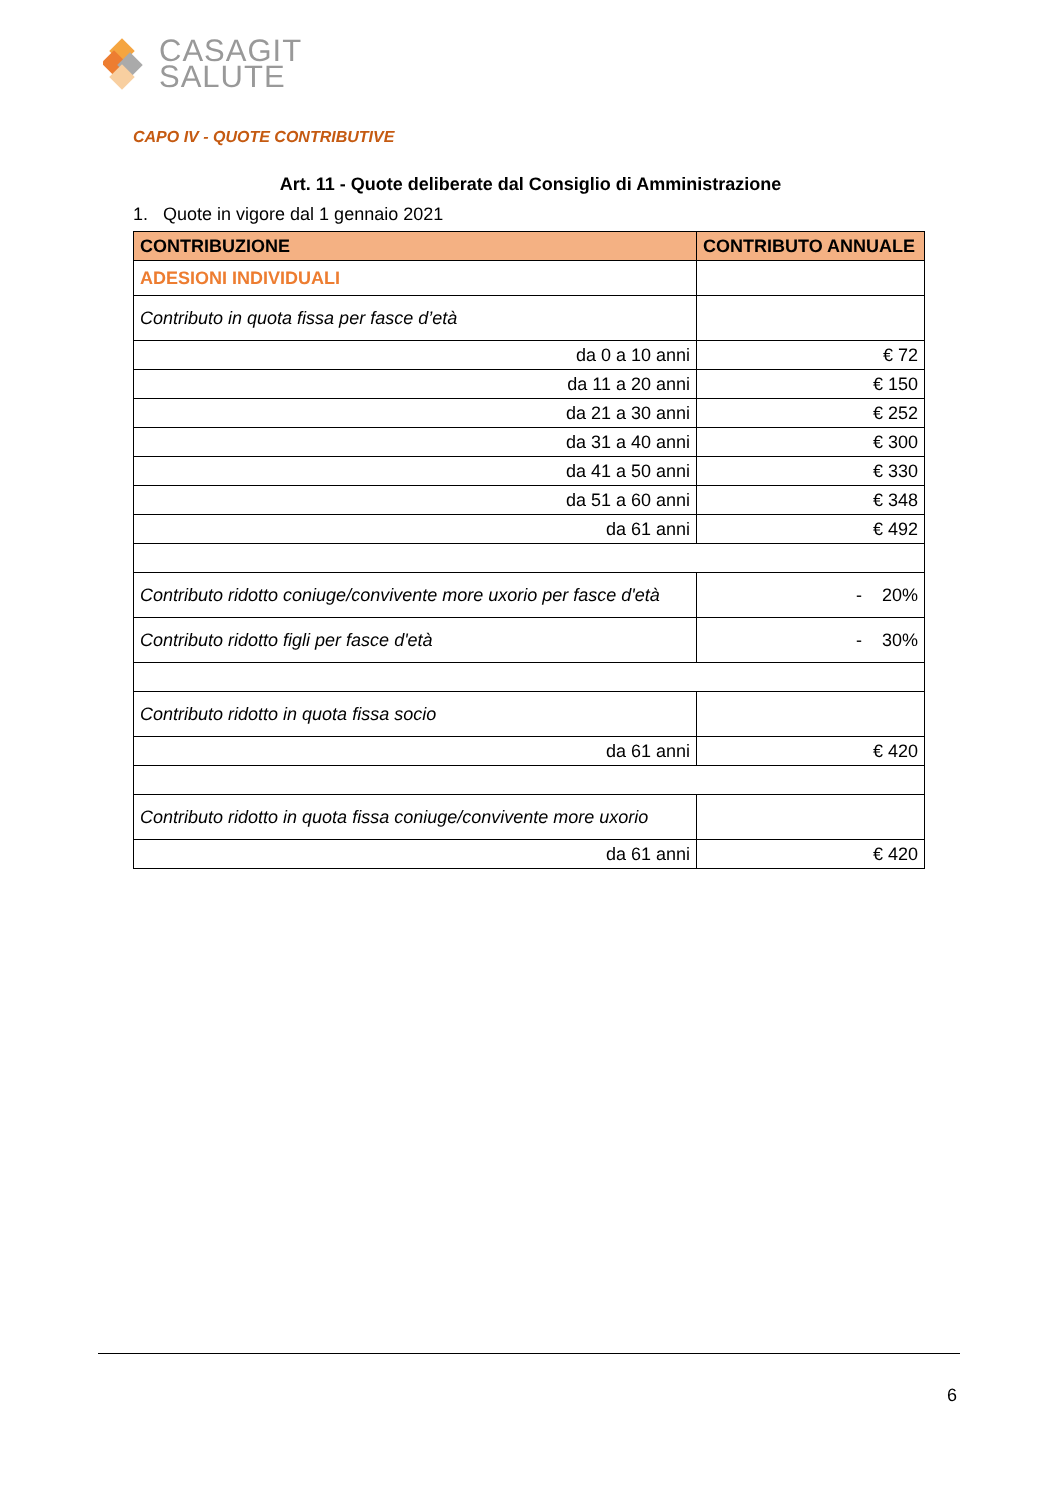CASAGIT
SALUTE
CAPO IV - QUOTE CONTRIBUTIVE
Art. 11 - Quote deliberate dal Consiglio di Amministrazione
1. Quote in vigore dal 1 gennaio 2021
| CONTRIBUZIONE | CONTRIBUTO ANNUALE |
| --- | --- |
| ADESIONI INDIVIDUALI | |
| Contributo in quota fissa per fasce d’età | |
| da 0 a 10 anni | € 72 |
| da 11 a 20 anni | € 150 |
| da 21 a 30 anni | € 252 |
| da 31 a 40 anni | € 300 |
| da 41 a 50 anni | € 330 |
| da 51 a 60 anni | € 348 |
| da 61 anni | € 492 |
| Contributo ridotto coniuge/convivente more uxorio per fasce d'età | - 20% |
| Contributo ridotto figli per fasce d'età | - 30% |
| Contributo ridotto in quota fissa socio | |
| da 61 anni | € 420 |
| Contributo ridotto in quota fissa coniuge/convivente more uxorio | |
| da 61 anni | € 420 |
6